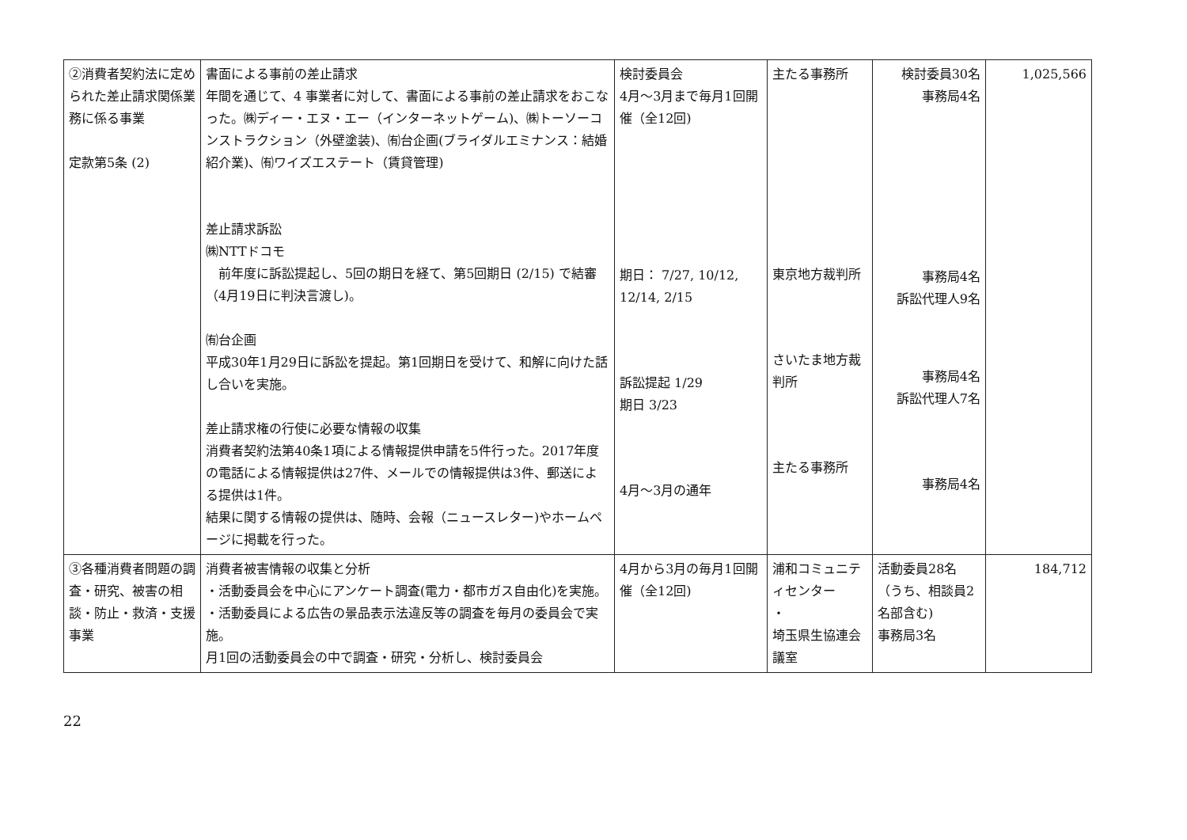| ②消費者契約法に定められた差止請求関係業務に係る事業 定款第5条 (2) | 書面による事前の差止請求 年間を通じて、4 事業者に対して、書面による事前の差止請求をおこなった。㈱ディー・エヌ・エー（インターネットゲーム)、㈱トーソーコンストラクション（外壁塗装)、㈲台企画(ブライダルエミナンス：結婚紹介業)、㈲ワイズエステート（賃貸管理) 差止請求訴訟 ㈱NTTドコモ 前年度に訴訟提起し、5回の期日を経て、第5回期日 (2/15) で結審（4月19日に判決言渡し)。 ㈲台企画 平成30年1月29日に訴訟を提起。第1回期日を受けて、和解に向けた話し合いを実施。 差止請求権の行使に必要な情報の収集 消費者契約法第40条1項による情報提供申請を5件行った。2017年度の電話による情報提供は27件、メールでの情報提供は3件、郵送による提供は1件。 結果に関する情報の提供は、随時、会報（ニュースレター)やホームページに掲載を行った。 | 検討委員会 4月～3月まで毎月1回開催（全12回) 期日： 7/27, 10/12, 12/14, 2/15 訴訟提起 1/29 期日 3/23 4月～3月の通年 | 主たる事務所 東京地方裁判所 さいたま地方裁判所 主たる事務所 | 検討委員30名 事務局4名 事務局4名 訴訟代理人9名 事務局4名 訴訟代理人7名 事務局4名 | 1,025,566 |
| ③各種消費者問題の調査・研究、被害の相談・防止・救済・支援事業 | 消費者被害情報の収集と分析 ・活動委員会を中心にアンケート調査(電力・都市ガス自由化)を実施。 ・活動委員による広告の景品表示法違反等の調査を毎月の委員会で実施。 月1回の活動委員会の中で調査・研究・分析し、検討委員会 | 4月から3月の毎月1回開催（全12回) | 浦和コミュニティセンター ・ 埼玉県生協連会議室 | 活動委員28名 （うち、相談員2名部含む) 事務局3名 | 184,712 |
22